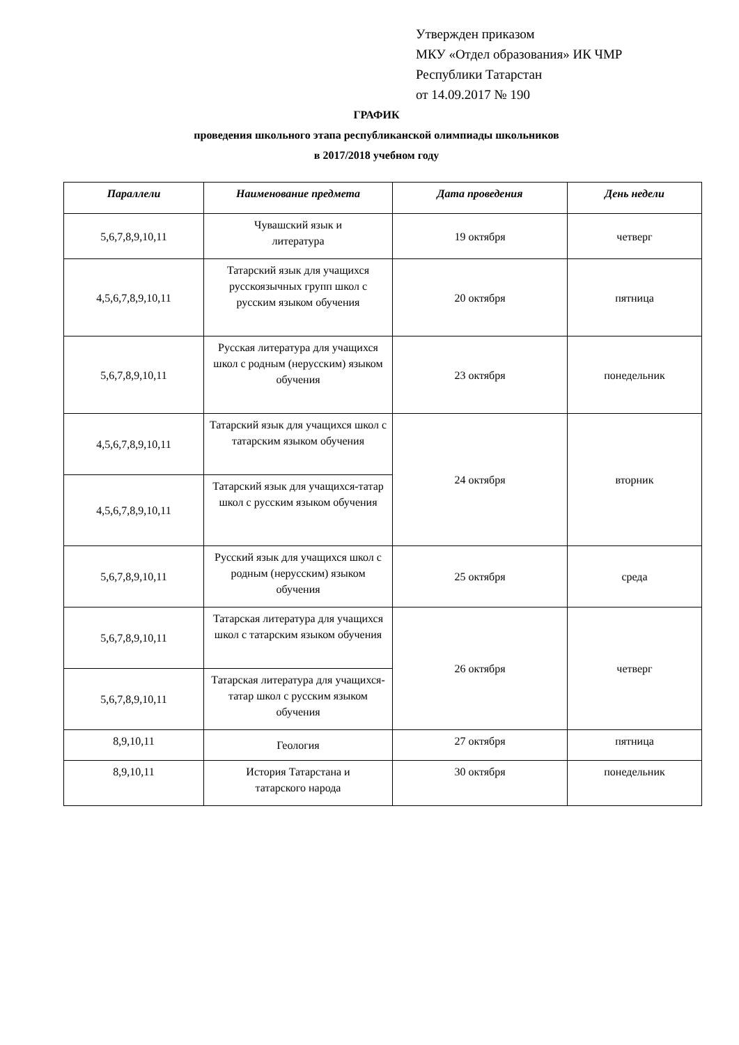Утвержден приказом
МКУ «Отдел образования» ИК ЧМР
Республики Татарстан
от 14.09.2017 № 190
ГРАФИК
проведения школьного этапа республиканской олимпиады школьников
в 2017/2018 учебном году
| Параллели | Наименование предмета | Дата проведения | День недели |
| --- | --- | --- | --- |
| 5,6,7,8,9,10,11 | Чувашский язык и литература | 19 октября | четверг |
| 4,5,6,7,8,9,10,11 | Татарский язык для учащихся русскоязычных групп школ с русским языком обучения | 20 октября | пятница |
| 5,6,7,8,9,10,11 | Русская литература для учащихся школ с родным (нерусским) языком обучения | 23 октября | понедельник |
| 4,5,6,7,8,9,10,11 | Татарский язык для учащихся школ с татарским языком обучения | 24 октября | вторник |
| 4,5,6,7,8,9,10,11 | Татарский язык для учащихся-татар школ с русским языком обучения | | |
| 5,6,7,8,9,10,11 | Русский язык для учащихся школ с родным (нерусским) языком обучения | 25 октября | среда |
| 5,6,7,8,9,10,11 | Татарская литература для учащихся школ с татарским языком обучения | 26 октября | четверг |
| 5,6,7,8,9,10,11 | Татарская литература для учащихся-татар школ с русским языком обучения | | |
| 8,9,10,11 | Геология | 27 октября | пятница |
| 8,9,10,11 | История Татарстана и татарского народа | 30 октября | понедельник |